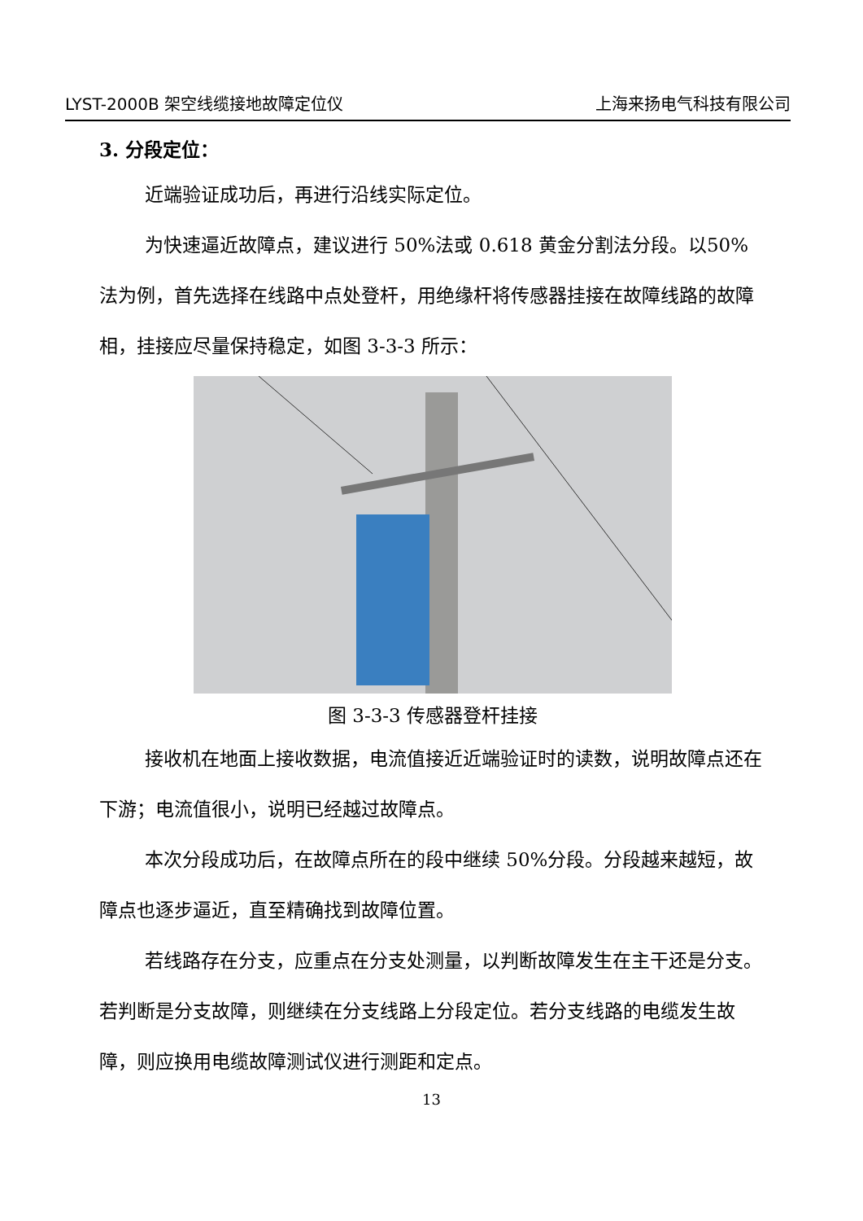LYST-2000B 架空线缆接地故障定位仪 上海来扬电气科技有限公司
3. 分段定位：
近端验证成功后，再进行沿线实际定位。
为快速逼近故障点，建议进行 50%法或 0.618 黄金分割法分段。以50%法为例，首先选择在线路中点处登杆，用绝缘杆将传感器挂接在故障线路的故障相，挂接应尽量保持稳定，如图 3-3-3 所示：
图 3-3-3 传感器登杆挂接
接收机在地面上接收数据，电流值接近近端验证时的读数，说明故障点还在下游；电流值很小，说明已经越过故障点。
本次分段成功后，在故障点所在的段中继续 50%分段。分段越来越短，故障点也逐步逼近，直至精确找到故障位置。
若线路存在分支，应重点在分支处测量，以判断故障发生在主干还是分支。若判断是分支故障，则继续在分支线路上分段定位。若分支线路的电缆发生故障，则应换用电缆故障测试仪进行测距和定点。
13